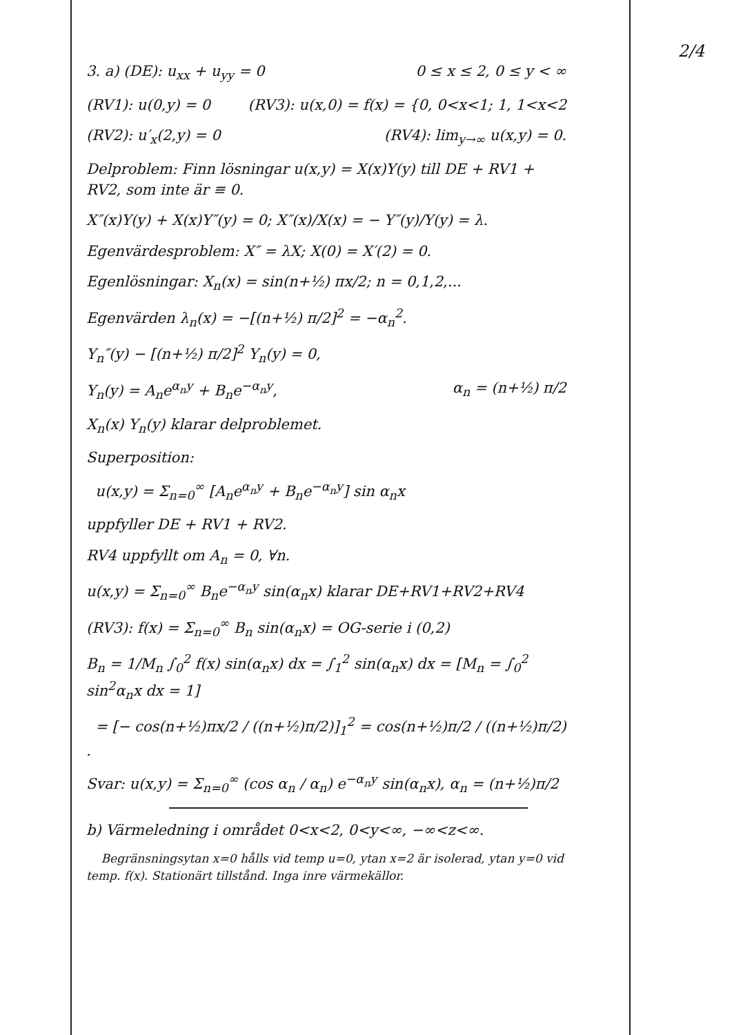2/4
3. a) (DE): u<sub>xx</sub> + u<sub>yy</sub> = 0 0 ≤ x ≤ 2, 0 ≤ y < ∞
(RV1): u(0,y) = 0 (RV3): u(x,0) = f(x) = {0, 0<x<1; 1, 1<x<2
(RV2): u′<sub>x</sub>(2,y) = 0 (RV4): lim<sub>y→∞</sub> u(x,y) = 0.
Delproblem: Finn lösningar u(x,y) = X(x)Y(y) till DE + RV1 + RV2, som inte är ≡ 0.
X″(x)Y(y) + X(x)Y″(y) = 0; X″(x)/X(x) = − Y″(y)/Y(y) = λ.
Egenvärdesproblem: X″ = λX; X(0) = X′(2) = 0.
Egenlösningar: X<sub>n</sub>(x) = sin(n+½) πx/2; n = 0,1,2,...
Egenvärden λ<sub>n</sub>(x) = −[(n+½) π/2]<sup>2</sup> = −α<sub>n</sub><sup>2</sup>.
Y<sub>n</sub>″(y) − [(n+½) π/2]<sup>2</sup> Y<sub>n</sub>(y) = 0,
Y<sub>n</sub>(y) = A<sub>n</sub>e<sup>α<sub>n</sub>y</sup> + B<sub>n</sub>e<sup>−α<sub>n</sub>y</sup>, α<sub>n</sub> = (n+½) π/2
X<sub>n</sub>(x) Y<sub>n</sub>(y) klarar delproblemet.
Superposition:
u(x,y) = Σ<sub>n=0</sub><sup>∞</sup> [A<sub>n</sub>e<sup>α<sub>n</sub>y</sup> + B<sub>n</sub>e<sup>−α<sub>n</sub>y</sup>] sin α<sub>n</sub>x
uppfyller DE + RV1 + RV2.
RV4 uppfyllt om A<sub>n</sub> = 0, ∀n.
u(x,y) = Σ<sub>n=0</sub><sup>∞</sup> B<sub>n</sub>e<sup>−α<sub>n</sub>y</sup> sin(α<sub>n</sub>x) klarar DE+RV1+RV2+RV4
(RV3): f(x) = Σ<sub>n=0</sub><sup>∞</sup> B<sub>n</sub> sin(α<sub>n</sub>x) = OG-serie i (0,2)
B<sub>n</sub> = 1/M<sub>n</sub> ∫<sub>0</sub><sup>2</sup> f(x) sin(α<sub>n</sub>x) dx = ∫<sub>1</sub><sup>2</sup> sin(α<sub>n</sub>x) dx = [M<sub>n</sub> = ∫<sub>0</sub><sup>2</sup> sin<sup>2</sup>α<sub>n</sub>x dx = 1]
= [− cos(n+½)πx/2 / ((n+½)π/2)]<sub>1</sub><sup>2</sup> = cos(n+½)π/2 / ((n+½)π/2) .
Svar: u(x,y) = Σ<sub>n=0</sub><sup>∞</sup> (cos α<sub>n</sub> / α<sub>n</sub>) e<sup>−α<sub>n</sub>y</sup> sin(α<sub>n</sub>x), α<sub>n</sub> = (n+½)π/2
b) Värmeledning i området 0<x<2, 0<y<∞, −∞<z<∞.
Begränsningsytan x=0 hålls vid temp u=0, ytan x=2 är isolerad, ytan y=0 vid temp. f(x). Stationärt tillstånd. Inga inre värmekällor.